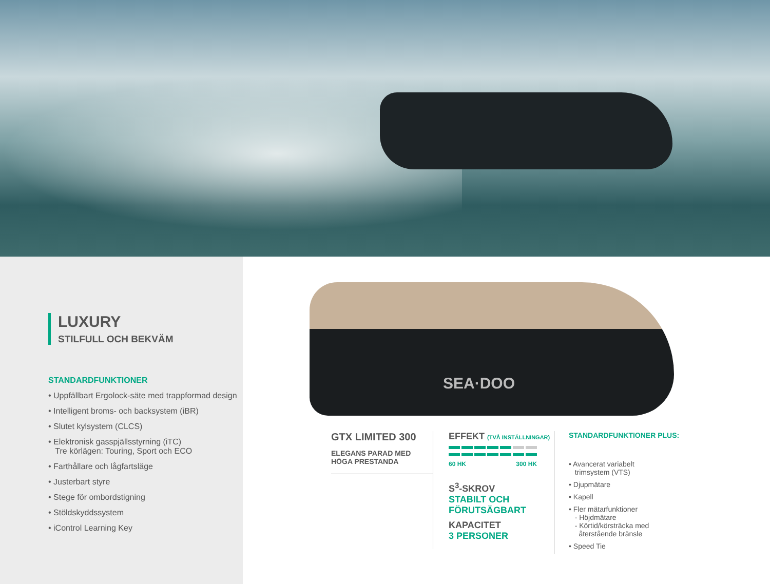LUXURY
STILFULL OCH BEKVÄM
STANDARDFUNKTIONER
• Uppfällbart Ergolock-säte med trappformad design
• Intelligent broms- och backsystem (iBR)
• Slutet kylsystem (CLCS)
• Elektronisk gasspjällsstyrning (iTC)
Tre körlägen: Touring, Sport och ECO
• Farthållare och lågfartsläge
• Justerbart styre
• Stege för ombordstigning
• Stöldskyddssystem
• iControl Learning Key
SEA·DOO
GTX LIMITED 300
ELEGANS PARAD MED
HÖGA PRESTANDA
EFFEKT (TVÅ INSTÄLLNINGAR)
60 HK 300 HK
S<sup>3</sup>-SKROV
STABILT OCH
FÖRUTSÄGBART
KAPACITET
3 PERSONER
STANDARDFUNKTIONER PLUS:
• Avancerat variabelt
trimsystem (VTS)
• Djupmätare
• Kapell
• Fler mätarfunktioner
- Höjdmätare
- Körtid/körsträcka med
återstående bränsle
• Speed Tie